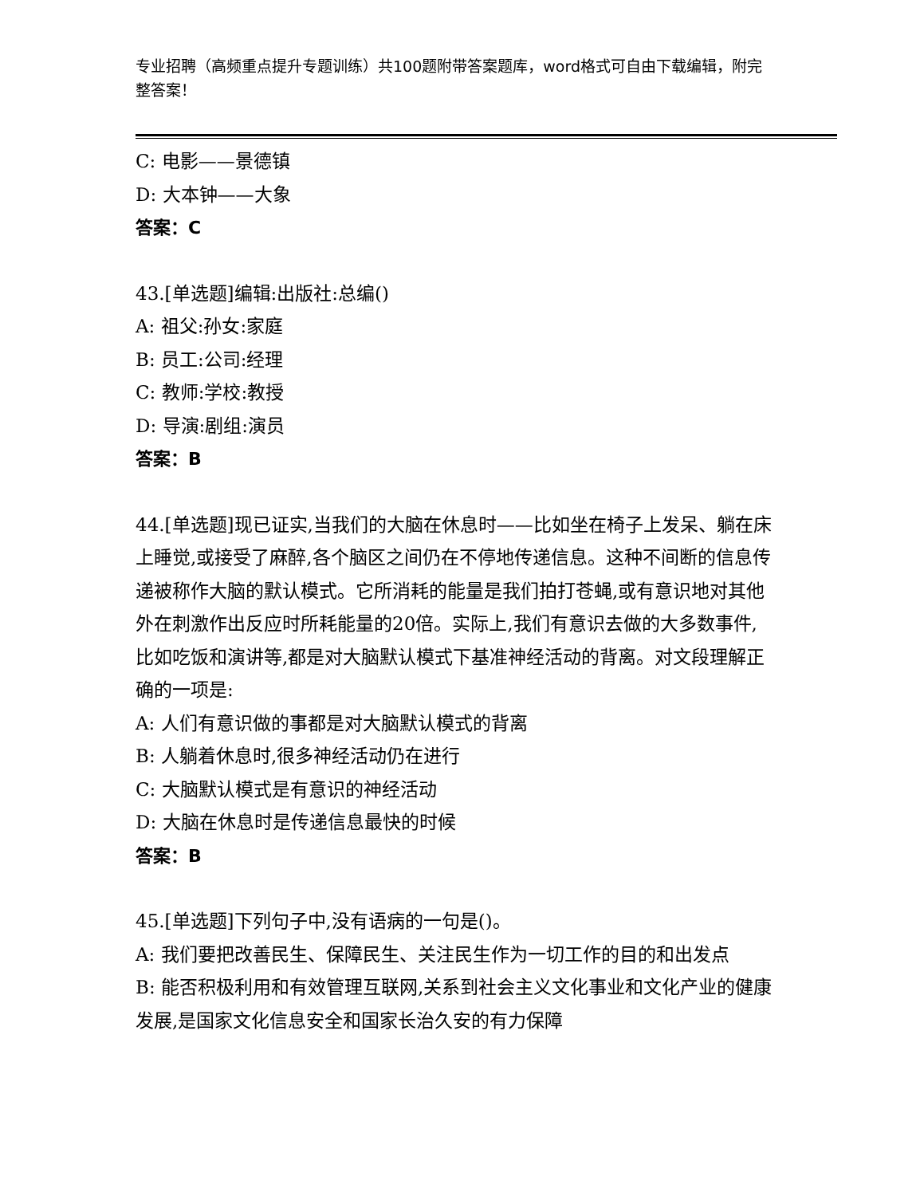专业招聘（高频重点提升专题训练）共100题附带答案题库，word格式可自由下载编辑，附完整答案！
C: 电影——景德镇
D: 大本钟——大象
答案：C
43.[单选题]编辑:出版社:总编()
A: 祖父:孙女:家庭
B: 员工:公司:经理
C: 教师:学校:教授
D: 导演:剧组:演员
答案：B
44.[单选题]现已证实,当我们的大脑在休息时——比如坐在椅子上发呆、躺在床上睡觉,或接受了麻醉,各个脑区之间仍在不停地传递信息。这种不间断的信息传递被称作大脑的默认模式。它所消耗的能量是我们拍打苍蝇,或有意识地对其他外在刺激作出反应时所耗能量的20倍。实际上,我们有意识去做的大多数事件,比如吃饭和演讲等,都是对大脑默认模式下基准神经活动的背离。对文段理解正确的一项是:
A: 人们有意识做的事都是对大脑默认模式的背离
B: 人躺着休息时,很多神经活动仍在进行
C: 大脑默认模式是有意识的神经活动
D: 大脑在休息时是传递信息最快的时候
答案：B
45.[单选题]下列句子中,没有语病的一句是()。
A: 我们要把改善民生、保障民生、关注民生作为一切工作的目的和出发点
B: 能否积极利用和有效管理互联网,关系到社会主义文化事业和文化产业的健康发展,是国家文化信息安全和国家长治久安的有力保障